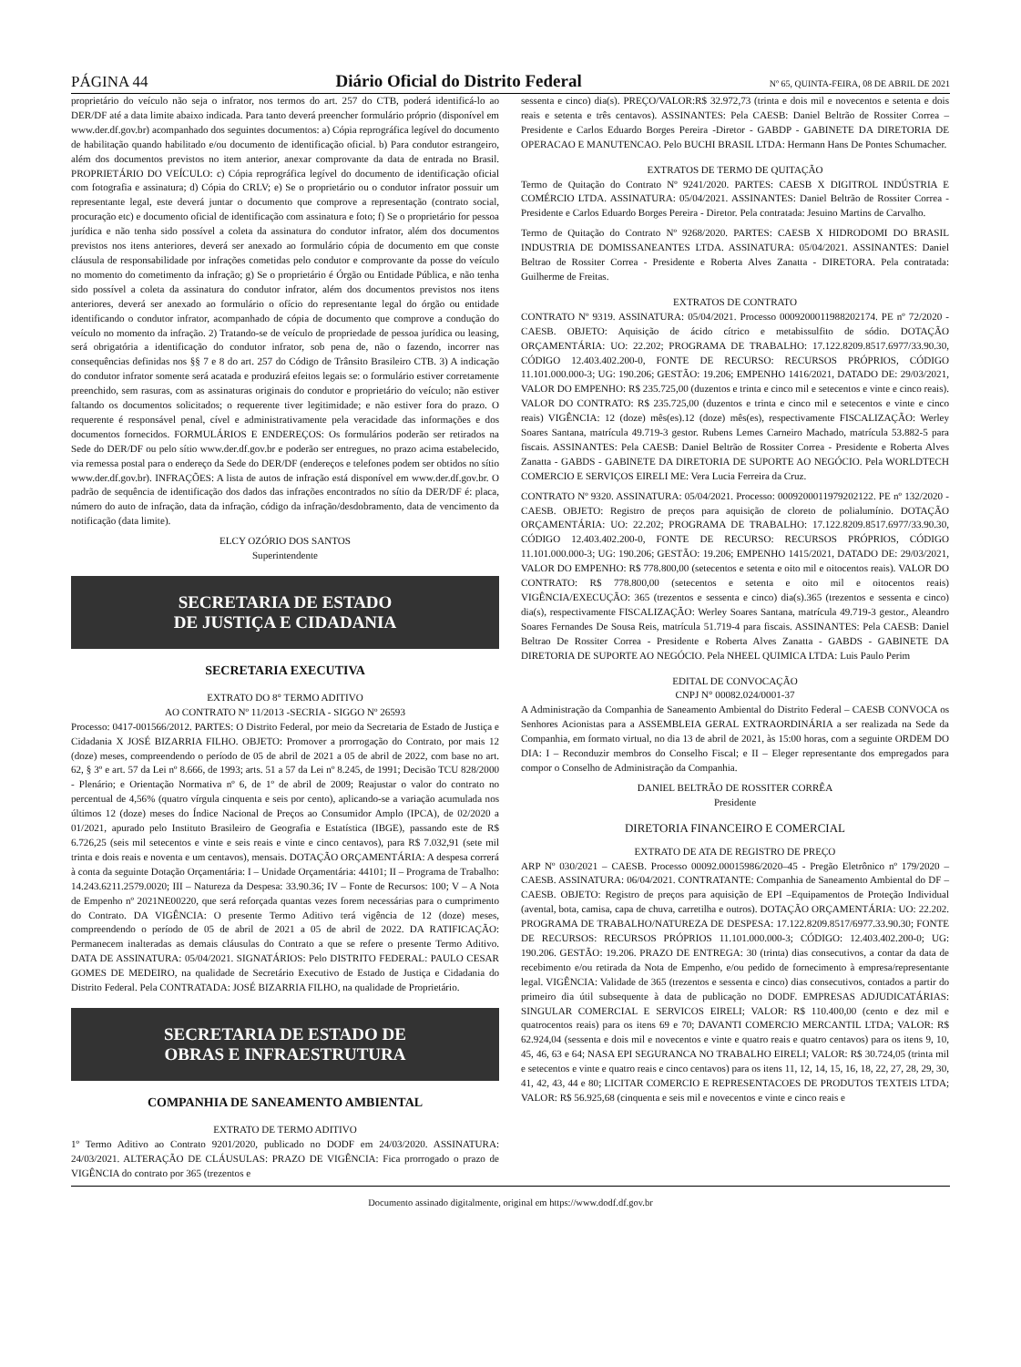PÁGINA 44 Diário Oficial do Distrito Federal Nº 65, QUINTA-FEIRA, 08 DE ABRIL DE 2021
proprietário do veículo não seja o infrator, nos termos do art. 257 do CTB, poderá identificá-lo ao DER/DF até a data limite abaixo indicada. Para tanto deverá preencher formulário próprio (disponível em www.der.df.gov.br) acompanhado dos seguintes documentos: a) Cópia reprográfica legível do documento de habilitação quando habilitado e/ou documento de identificação oficial. b) Para condutor estrangeiro, além dos documentos previstos no item anterior, anexar comprovante da data de entrada no Brasil. PROPRIETÁRIO DO VEÍCULO: c) Cópia reprográfica legível do documento de identificação oficial com fotografia e assinatura; d) Cópia do CRLV; e) Se o proprietário ou o condutor infrator possuir um representante legal, este deverá juntar o documento que comprove a representação (contrato social, procuração etc) e documento oficial de identificação com assinatura e foto; f) Se o proprietário for pessoa jurídica e não tenha sido possível a coleta da assinatura do condutor infrator, além dos documentos previstos nos itens anteriores, deverá ser anexado ao formulário cópia de documento em que conste cláusula de responsabilidade por infrações cometidas pelo condutor e comprovante da posse do veículo no momento do cometimento da infração; g) Se o proprietário é Órgão ou Entidade Pública, e não tenha sido possível a coleta da assinatura do condutor infrator, além dos documentos previstos nos itens anteriores, deverá ser anexado ao formulário o ofício do representante legal do órgão ou entidade identificando o condutor infrator, acompanhado de cópia de documento que comprove a condução do veículo no momento da infração. 2) Tratando-se de veículo de propriedade de pessoa jurídica ou leasing, será obrigatória a identificação do condutor infrator, sob pena de, não o fazendo, incorrer nas consequências definidas nos §§ 7 e 8 do art. 257 do Código de Trânsito Brasileiro CTB. 3) A indicação do condutor infrator somente será acatada e produzirá efeitos legais se: o formulário estiver corretamente preenchido, sem rasuras, com as assinaturas originais do condutor e proprietário do veículo; não estiver faltando os documentos solicitados; o requerente tiver legitimidade; e não estiver fora do prazo. O requerente é responsável penal, cível e administrativamente pela veracidade das informações e dos documentos fornecidos. FORMULÁRIOS E ENDEREÇOS: Os formulários poderão ser retirados na Sede do DER/DF ou pelo sítio www.der.df.gov.br e poderão ser entregues, no prazo acima estabelecido, via remessa postal para o endereço da Sede do DER/DF (endereços e telefones podem ser obtidos no sítio www.der.df.gov.br). INFRAÇÕES: A lista de autos de infração está disponível em www.der.df.gov.br. O padrão de sequência de identificação dos dados das infrações encontrados no sítio da DER/DF é: placa, número do auto de infração, data da infração, código da infração/desdobramento, data de vencimento da notificação (data limite).
ELCY OZÓRIO DOS SANTOS
Superintendente
SECRETARIA DE ESTADO
DE JUSTIÇA E CIDADANIA
SECRETARIA EXECUTIVA
EXTRATO DO 8° TERMO ADITIVO
AO CONTRATO Nº 11/2013 -SECRIA - SIGGO Nº 26593
Processo: 0417-001566/2012. PARTES: O Distrito Federal, por meio da Secretaria de Estado de Justiça e Cidadania X JOSÉ BIZARRIA FILHO. OBJETO: Promover a prorrogação do Contrato, por mais 12 (doze) meses, compreendendo o período de 05 de abril de 2021 a 05 de abril de 2022, com base no art. 62, § 3º e art. 57 da Lei nº 8.666, de 1993; arts. 51 a 57 da Lei nº 8.245, de 1991; Decisão TCU 828/2000 - Plenário; e Orientação Normativa nº 6, de 1º de abril de 2009; Reajustar o valor do contrato no percentual de 4,56% (quatro vírgula cinquenta e seis por cento), aplicando-se a variação acumulada nos últimos 12 (doze) meses do Índice Nacional de Preços ao Consumidor Amplo (IPCA), de 02/2020 a 01/2021, apurado pelo Instituto Brasileiro de Geografia e Estatística (IBGE), passando este de R$ 6.726,25 (seis mil setecentos e vinte e seis reais e vinte e cinco centavos), para R$ 7.032,91 (sete mil trinta e dois reais e noventa e um centavos), mensais. DOTAÇÃO ORÇAMENTÁRIA: A despesa correrá à conta da seguinte Dotação Orçamentária: I – Unidade Orçamentária: 44101; II – Programa de Trabalho: 14.243.6211.2579.0020; III – Natureza da Despesa: 33.90.36; IV – Fonte de Recursos: 100; V – A Nota de Empenho nº 2021NE00220, que será reforçada quantas vezes forem necessárias para o cumprimento do Contrato. DA VIGÊNCIA: O presente Termo Aditivo terá vigência de 12 (doze) meses, compreendendo o período de 05 de abril de 2021 a 05 de abril de 2022. DA RATIFICAÇÃO: Permanecem inalteradas as demais cláusulas do Contrato a que se refere o presente Termo Aditivo. DATA DE ASSINATURA: 05/04/2021. SIGNATÁRIOS: Pelo DISTRITO FEDERAL: PAULO CESAR GOMES DE MEDEIRO, na qualidade de Secretário Executivo de Estado de Justiça e Cidadania do Distrito Federal. Pela CONTRATADA: JOSÉ BIZARRIA FILHO, na qualidade de Proprietário.
SECRETARIA DE ESTADO DE
OBRAS E INFRAESTRUTURA
COMPANHIA DE SANEAMENTO AMBIENTAL
EXTRATO DE TERMO ADITIVO
1º Termo Aditivo ao Contrato 9201/2020, publicado no DODF em 24/03/2020. ASSINATURA: 24/03/2021. ALTERAÇÃO DE CLÁUSULAS: PRAZO DE VIGÊNCIA: Fica prorrogado o prazo de VIGÊNCIA do contrato por 365 (trezentos e
sessenta e cinco) dia(s). PREÇO/VALOR:R$ 32.972,73 (trinta e dois mil e novecentos e setenta e dois reais e setenta e três centavos). ASSINANTES: Pela CAESB: Daniel Beltrão de Rossiter Correa – Presidente e Carlos Eduardo Borges Pereira -Diretor - GABDP - GABINETE DA DIRETORIA DE OPERACAO E MANUTENCAO. Pelo BUCHI BRASIL LTDA: Hermann Hans De Pontes Schumacher.
EXTRATOS DE TERMO DE QUITAÇÃO
Termo de Quitação do Contrato Nº 9241/2020. PARTES: CAESB X DIGITROL INDÚSTRIA E COMÉRCIO LTDA. ASSINATURA: 05/04/2021. ASSINANTES: Daniel Beltrão de Rossiter Correa - Presidente e Carlos Eduardo Borges Pereira - Diretor. Pela contratada: Jesuino Martins de Carvalho.
Termo de Quitação do Contrato Nº 9268/2020. PARTES: CAESB X HIDRODOMI DO BRASIL INDUSTRIA DE DOMISSANEANTES LTDA. ASSINATURA: 05/04/2021. ASSINANTES: Daniel Beltrao de Rossiter Correa - Presidente e Roberta Alves Zanatta - DIRETORA. Pela contratada: Guilherme de Freitas.
EXTRATOS DE CONTRATO
CONTRATO Nº 9319. ASSINATURA: 05/04/2021. Processo 0009200011988202174. PE nº 72/2020 - CAESB. OBJETO: Aquisição de ácido cítrico e metabissulfito de sódio. DOTAÇÃO ORÇAMENTÁRIA: UO: 22.202; PROGRAMA DE TRABALHO: 17.122.8209.8517.6977/33.90.30, CÓDIGO 12.403.402.200-0, FONTE DE RECURSO: RECURSOS PRÓPRIOS, CÓDIGO 11.101.000.000-3; UG: 190.206; GESTÃO: 19.206; EMPENHO 1416/2021, DATADO DE: 29/03/2021, VALOR DO EMPENHO: R$ 235.725,00 (duzentos e trinta e cinco mil e setecentos e vinte e cinco reais). VALOR DO CONTRATO: R$ 235.725,00 (duzentos e trinta e cinco mil e setecentos e vinte e cinco reais) VIGÊNCIA: 12 (doze) mês(es).12 (doze) mês(es), respectivamente FISCALIZAÇÃO: Werley Soares Santana, matrícula 49.719-3 gestor. Rubens Lemes Carneiro Machado, matrícula 53.882-5 para fiscais. ASSINANTES: Pela CAESB: Daniel Beltrão de Rossiter Correa - Presidente e Roberta Alves Zanatta - GABDS - GABINETE DA DIRETORIA DE SUPORTE AO NEGÓCIO. Pela WORLDTECH COMERCIO E SERVIÇOS EIRELI ME: Vera Lucia Ferreira da Cruz.
CONTRATO Nº 9320. ASSINATURA: 05/04/2021. Processo: 0009200011979202122. PE nº 132/2020 - CAESB. OBJETO: Registro de preços para aquisição de cloreto de polialumínio. DOTAÇÃO ORÇAMENTÁRIA: UO: 22.202; PROGRAMA DE TRABALHO: 17.122.8209.8517.6977/33.90.30, CÓDIGO 12.403.402.200-0, FONTE DE RECURSO: RECURSOS PRÓPRIOS, CÓDIGO 11.101.000.000-3; UG: 190.206; GESTÃO: 19.206; EMPENHO 1415/2021, DATADO DE: 29/03/2021, VALOR DO EMPENHO: R$ 778.800,00 (setecentos e setenta e oito mil e oitocentos reais). VALOR DO CONTRATO: R$ 778.800,00 (setecentos e setenta e oito mil e oitocentos reais) VIGÊNCIA/EXECUÇÃO: 365 (trezentos e sessenta e cinco) dia(s).365 (trezentos e sessenta e cinco) dia(s), respectivamente FISCALIZAÇÃO: Werley Soares Santana, matrícula 49.719-3 gestor., Aleandro Soares Fernandes De Sousa Reis, matrícula 51.719-4 para fiscais. ASSINANTES: Pela CAESB: Daniel Beltrao De Rossiter Correa - Presidente e Roberta Alves Zanatta - GABDS - GABINETE DA DIRETORIA DE SUPORTE AO NEGÓCIO. Pela NHEEL QUIMICA LTDA: Luis Paulo Perim
EDITAL DE CONVOCAÇÃO
CNPJ N° 00082.024/0001-37
A Administração da Companhia de Saneamento Ambiental do Distrito Federal – CAESB CONVOCA os Senhores Acionistas para a ASSEMBLEIA GERAL EXTRAORDINÁRIA a ser realizada na Sede da Companhia, em formato virtual, no dia 13 de abril de 2021, às 15:00 horas, com a seguinte ORDEM DO DIA: I – Reconduzir membros do Conselho Fiscal; e II – Eleger representante dos empregados para compor o Conselho de Administração da Companhia.
DANIEL BELTRÃO DE ROSSITER CORRÊA
Presidente
DIRETORIA FINANCEIRO E COMERCIAL
EXTRATO DE ATA DE REGISTRO DE PREÇO
ARP Nº 030/2021 – CAESB. Processo 00092.00015986/2020–45 - Pregão Eletrônico nº 179/2020 – CAESB. ASSINATURA: 06/04/2021. CONTRATANTE: Companhia de Saneamento Ambiental do DF – CAESB. OBJETO: Registro de preços para aquisição de EPI –Equipamentos de Proteção Individual (avental, bota, camisa, capa de chuva, carretilha e outros). DOTAÇÃO ORÇAMENTÁRIA: UO: 22.202. PROGRAMA DE TRABALHO/NATUREZA DE DESPESA: 17.122.8209.8517/6977.33.90.30; FONTE DE RECURSOS: RECURSOS PRÓPRIOS 11.101.000.000-3; CÓDIGO: 12.403.402.200-0; UG: 190.206. GESTÃO: 19.206. PRAZO DE ENTREGA: 30 (trinta) dias consecutivos, a contar da data de recebimento e/ou retirada da Nota de Empenho, e/ou pedido de fornecimento à empresa/representante legal. VIGÊNCIA: Validade de 365 (trezentos e sessenta e cinco) dias consecutivos, contados a partir do primeiro dia útil subsequente à data de publicação no DODF. EMPRESAS ADJUDICATÁRIAS: SINGULAR COMERCIAL E SERVICOS EIRELI; VALOR: R$ 110.400,00 (cento e dez mil e quatrocentos reais) para os itens 69 e 70; DAVANTI COMERCIO MERCANTIL LTDA; VALOR: R$ 62.924,04 (sessenta e dois mil e novecentos e vinte e quatro reais e quatro centavos) para os itens 9, 10, 45, 46, 63 e 64; NASA EPI SEGURANCA NO TRABALHO EIRELI; VALOR: R$ 30.724,05 (trinta mil e setecentos e vinte e quatro reais e cinco centavos) para os itens 11, 12, 14, 15, 16, 18, 22, 27, 28, 29, 30, 41, 42, 43, 44 e 80; LICITAR COMERCIO E REPRESENTACOES DE PRODUTOS TEXTEIS LTDA; VALOR: R$ 56.925,68 (cinquenta e seis mil e novecentos e vinte e cinco reais e
Documento assinado digitalmente, original em https://www.dodf.df.gov.br